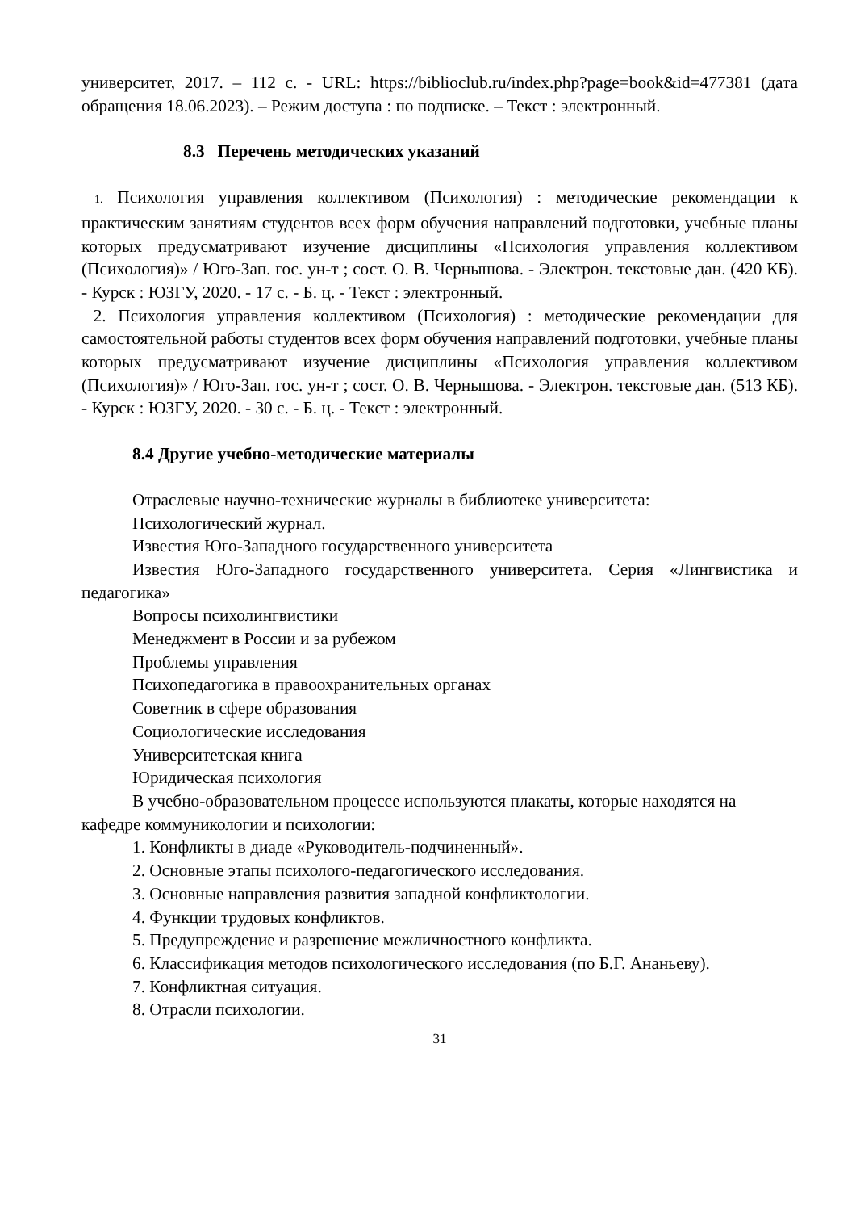университет, 2017. – 112 с. - URL: https://biblioclub.ru/index.php?page=book&id=477381 (дата обращения 18.06.2023). – Режим доступа : по подписке. – Текст : электронный.
8.3 Перечень методических указаний
1. Психология управления коллективом (Психология) : методические рекомендации к практическим занятиям студентов всех форм обучения направлений подготовки, учебные планы которых предусматривают изучение дисциплины «Психология управления коллективом (Психология)» / Юго-Зап. гос. ун-т ; сост. О. В. Чернышова. - Электрон. текстовые дан. (420 КБ). - Курск : ЮЗГУ, 2020. - 17 с. - Б. ц. - Текст : электронный.
2. Психология управления коллективом (Психология) : методические рекомендации для самостоятельной работы студентов всех форм обучения направлений подготовки, учебные планы которых предусматривают изучение дисциплины «Психология управления коллективом (Психология)» / Юго-Зап. гос. ун-т ; сост. О. В. Чернышова. - Электрон. текстовые дан. (513 КБ). - Курск : ЮЗГУ, 2020. - 30 с. - Б. ц. - Текст : электронный.
8.4 Другие учебно-методические материалы
Отраслевые научно-технические журналы в библиотеке университета:
Психологический журнал.
Известия Юго-Западного государственного университета
Известия Юго-Западного государственного университета. Серия «Лингвистика и педагогика»
Вопросы психолингвистики
Менеджмент в России и за рубежом
Проблемы управления
Психопедагогика в правоохранительных органах
Советник в сфере образования
Социологические исследования
Университетская книга
Юридическая психология
В учебно-образовательном процессе используются плакаты, которые находятся на кафедре коммуникологии и психологии:
1. Конфликты в диаде «Руководитель-подчиненный».
2. Основные этапы психолого-педагогического исследования.
3. Основные направления развития западной конфликтологии.
4. Функции трудовых конфликтов.
5. Предупреждение и разрешение межличностного конфликта.
6. Классификация методов психологического исследования (по Б.Г. Ананьеву).
7. Конфликтная ситуация.
8. Отрасли психологии.
31